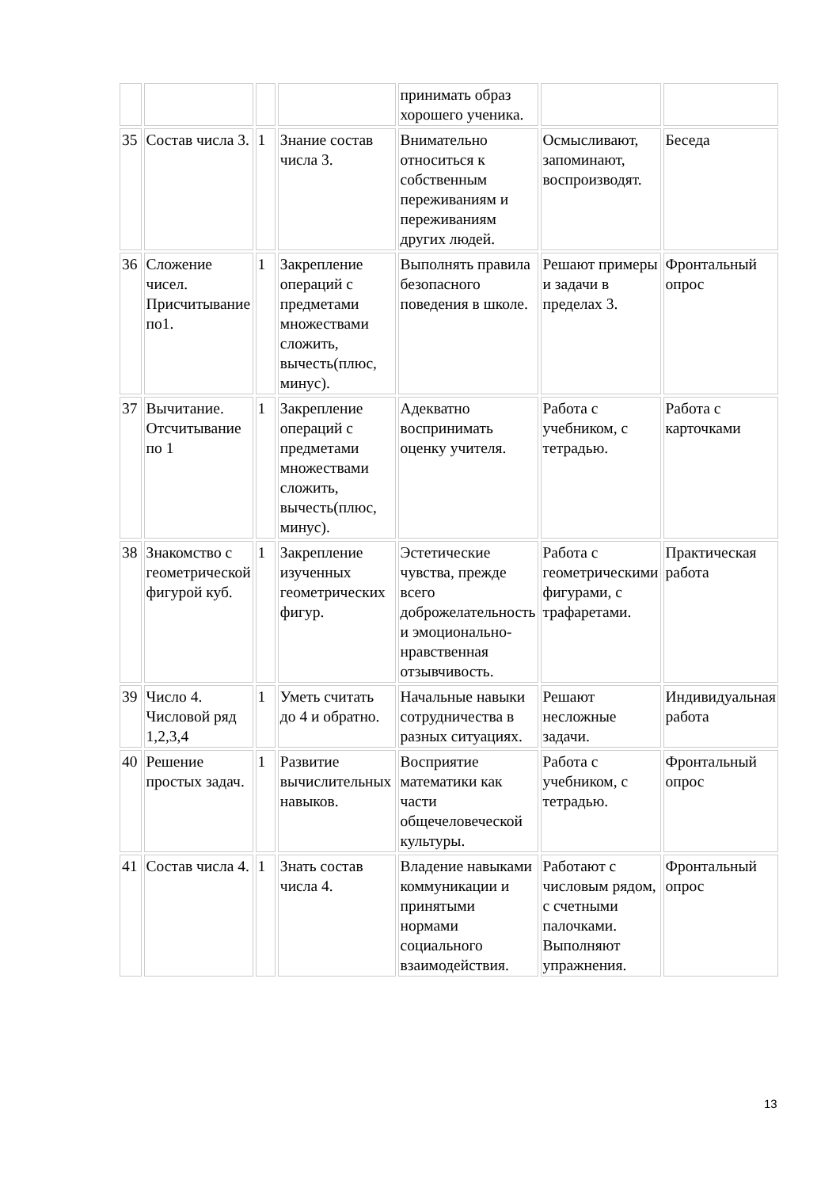| | | | | принимать образ хорошего ученика. | | |
| 35 | Состав числа 3. | 1 | Знание состав числа 3. | Внимательно относиться к собственным переживаниям и переживаниям других людей. | Осмысливают, запоминают, воспроизводят. | Беседа |
| 36 | Сложение чисел. Присчитывание по1. | 1 | Закрепление операций с предметами множествами сложить, вычесть(плюс, минус). | Выполнять правила безопасного поведения в школе. | Решают примеры и задачи в пределах 3. | Фронтальный опрос |
| 37 | Вычитание. Отсчитывание по 1 | 1 | Закрепление операций с предметами множествами сложить, вычесть(плюс, минус). | Адекватно воспринимать оценку учителя. | Работа с учебником, с тетрадью. | Работа с карточками |
| 38 | Знакомство с геометрической фигурой куб. | 1 | Закрепление изученных геометрических фигур. | Эстетические чувства, прежде всего доброжелательность и эмоционально-нравственная отзывчивость. | Работа с геометрическими фигурами, с трафаретами. | Практическая работа |
| 39 | Число 4. Числовой ряд 1,2,3,4 | 1 | Уметь считать до 4 и обратно. | Начальные навыки сотрудничества в разных ситуациях. | Решают несложные задачи. | Индивидуальная работа |
| 40 | Решение простых задач. | 1 | Развитие вычислительных навыков. | Восприятие математики как части общечеловеческой культуры. | Работа с учебником, с тетрадью. | Фронтальный опрос |
| 41 | Состав числа 4. | 1 | Знать состав числа 4. | Владение навыками коммуникации и принятыми нормами социального взаимодействия. | Работают с числовым рядом, с счетными палочками. Выполняют упражнения. | Фронтальный опрос |
13